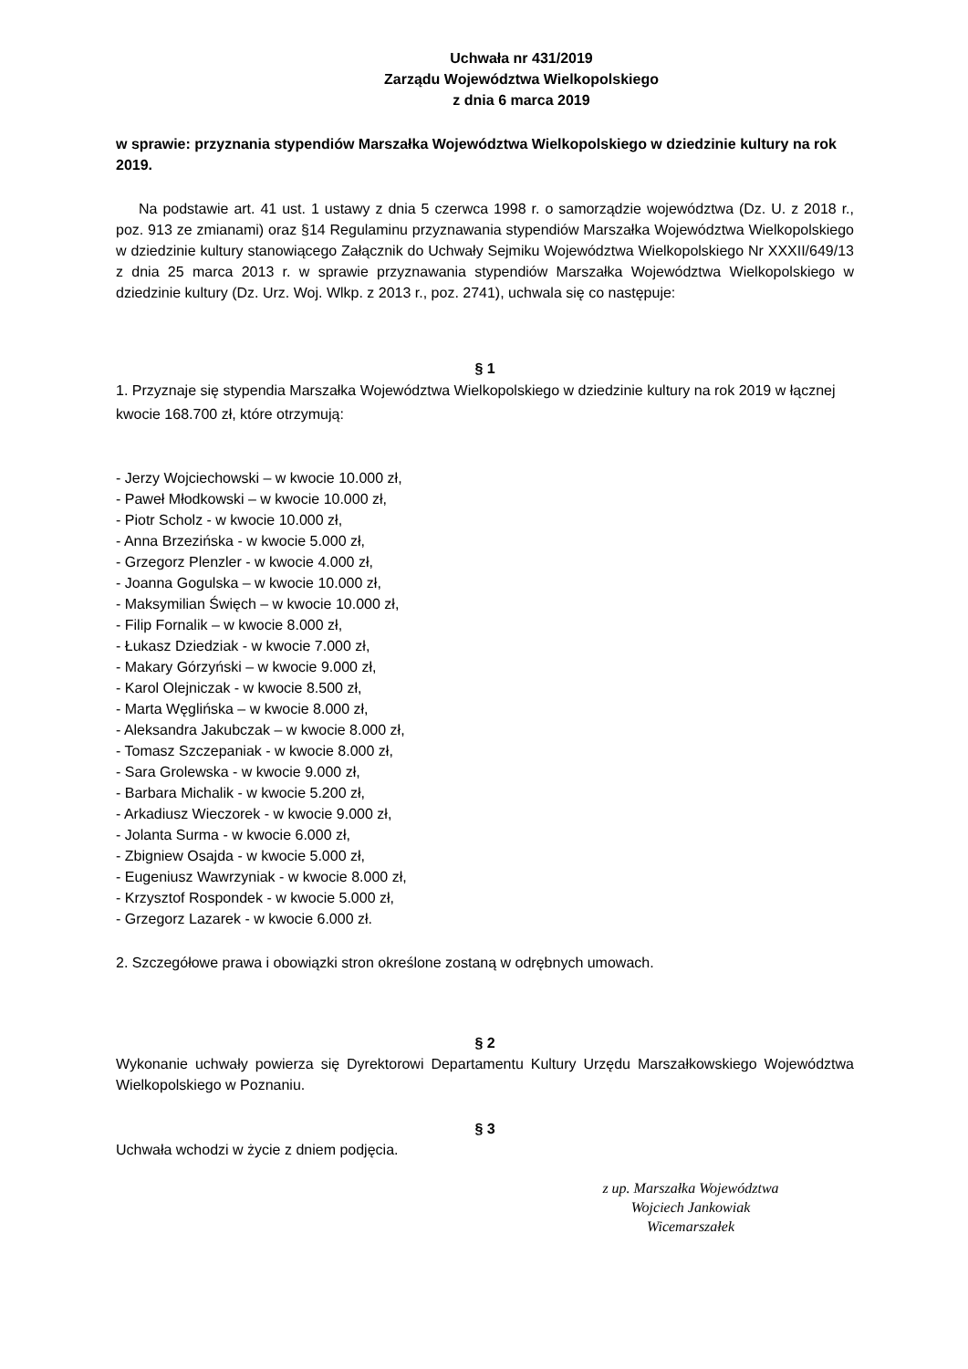Uchwała nr 431/2019
Zarządu Województwa Wielkopolskiego
z dnia 6 marca 2019
w sprawie: przyznania stypendiów Marszałka Województwa Wielkopolskiego w dziedzinie kultury na rok 2019.
Na podstawie art. 41 ust. 1 ustawy z dnia 5 czerwca 1998 r. o samorządzie województwa (Dz. U. z 2018 r., poz. 913 ze zmianami) oraz §14 Regulaminu przyznawania stypendiów Marszałka Województwa Wielkopolskiego w dziedzinie kultury stanowiącego Załącznik do Uchwały Sejmiku Województwa Wielkopolskiego Nr XXXII/649/13 z dnia 25 marca 2013 r. w sprawie przyznawania stypendiów Marszałka Województwa Wielkopolskiego w dziedzinie kultury (Dz. Urz. Woj. Wlkp. z 2013 r., poz. 2741), uchwala się co następuje:
§ 1
1. Przyznaje się stypendia Marszałka Województwa Wielkopolskiego w dziedzinie kultury na rok 2019 w łącznej kwocie 168.700 zł, które otrzymują:
- Jerzy Wojciechowski – w kwocie 10.000 zł,
- Paweł Młodkowski – w kwocie 10.000 zł,
- Piotr Scholz - w kwocie 10.000 zł,
- Anna Brzezińska - w kwocie 5.000 zł,
- Grzegorz Plenzler - w kwocie 4.000 zł,
- Joanna Gogulska – w kwocie 10.000 zł,
- Maksymilian Święch – w kwocie 10.000 zł,
- Filip Fornalik – w kwocie 8.000 zł,
- Łukasz Dziedziak - w kwocie 7.000 zł,
- Makary Górzyński – w kwocie 9.000 zł,
- Karol Olejniczak - w kwocie 8.500 zł,
- Marta Węglińska – w kwocie 8.000 zł,
- Aleksandra Jakubczak – w kwocie 8.000 zł,
- Tomasz Szczepaniak - w kwocie 8.000 zł,
- Sara Grolewska - w kwocie 9.000 zł,
- Barbara Michalik - w kwocie 5.200 zł,
- Arkadiusz Wieczorek - w kwocie 9.000 zł,
- Jolanta Surma - w kwocie 6.000 zł,
- Zbigniew Osajda - w kwocie 5.000 zł,
- Eugeniusz Wawrzyniak - w kwocie 8.000 zł,
- Krzysztof Rospondek - w kwocie 5.000 zł,
- Grzegorz Lazarek - w kwocie 6.000 zł.
2. Szczegółowe prawa i obowiązki stron określone zostaną w odrębnych umowach.
§ 2
Wykonanie uchwały powierza się Dyrektorowi Departamentu Kultury Urzędu Marszałkowskiego Województwa Wielkopolskiego w Poznaniu.
§ 3
Uchwała wchodzi w życie z dniem podjęcia.
z up. Marszałka Województwa
Wojciech Jankowiak
Wicemarszałek